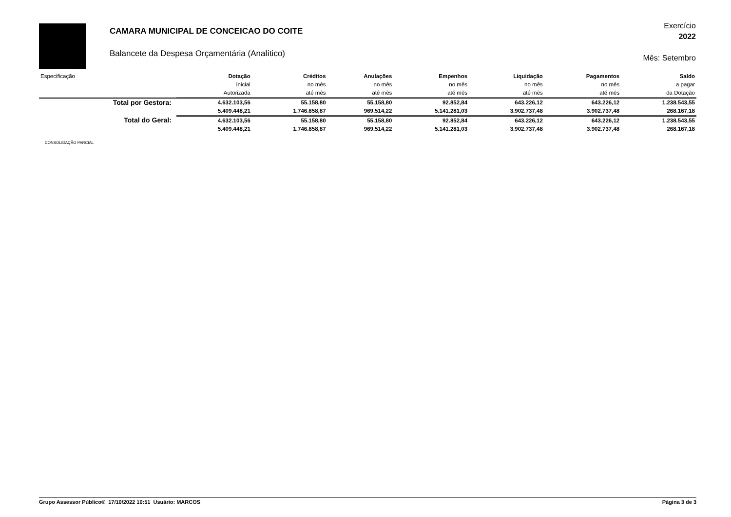CAMARA MUNICIPAL DE CONCEICAO DO COITE
Balancete da Despesa Orçamentária (Analítico)
Exercício
2022
Mês: Setembro
| Especificação | Dotação | Créditos | Anulações | Empenhos | Liquidação | Pagamentos | Saldo |
| --- | --- | --- | --- | --- | --- | --- | --- |
| | Inicial | no mês | no mês | no mês | no mês | no mês | a pagar |
| | Autorizada | até mês | até mês | até mês | até mês | até mês | da Dotação |
| Total por Gestora: | 4.632.103,56 | 55.158,80 | 55.158,80 | 92.852,84 | 643.226,12 | 643.226,12 | 1.238.543,55 |
| | 5.409.448,21 | 1.746.858,87 | 969.514,22 | 5.141.281,03 | 3.902.737,48 | 3.902.737,48 | 268.167,18 |
| Total do Geral: | 4.632.103,56 | 55.158,80 | 55.158,80 | 92.852,84 | 643.226,12 | 643.226,12 | 1.238.543,55 |
| | 5.409.448,21 | 1.746.858,87 | 969.514,22 | 5.141.281,03 | 3.902.737,48 | 3.902.737,48 | 268.167,18 |
CONSOLIDAÇÃO PARCIAL
Grupo Assessor Público® 17/10/2022 10:51 Usuário: MARCOS Página 3 de 3